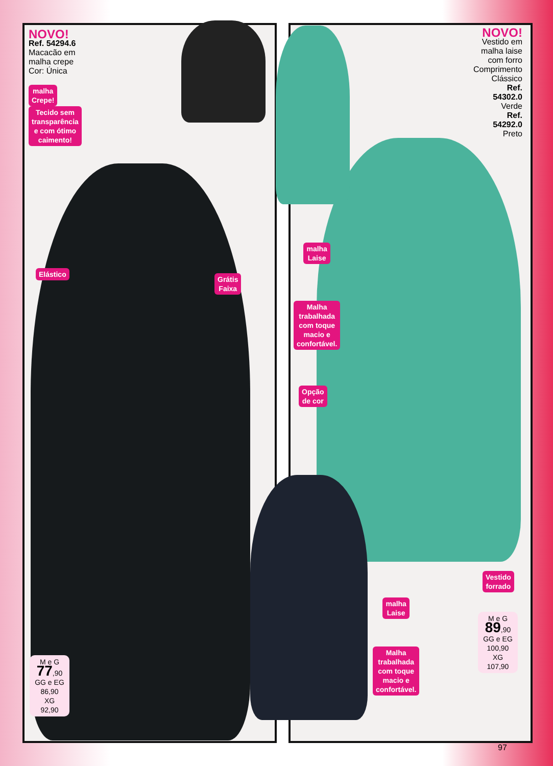NOVO!
Ref. 54294.6
Macacão em
malha crepe
Cor: Única
malha
Crepe!
Tecido sem
transparência
e com ótimo
caimento!
Elástico
Grátis
Faixa
NOVO!
Vestido em
malha laise
com forro
Comprimento
Clássico
Ref.
54302.0
Verde
Ref.
54292.0
Preto
malha
Laise
Malha
trabalhada
com toque
macio e
confortável.
Opção
de cor
Vestido
forrado
malha
Laise
Malha
trabalhada
com toque
macio e
confortável.
M e G
77,90
GG e EG
86,90
XG
92,90
M e G
89,90
GG e EG
100,90
XG
107,90
97